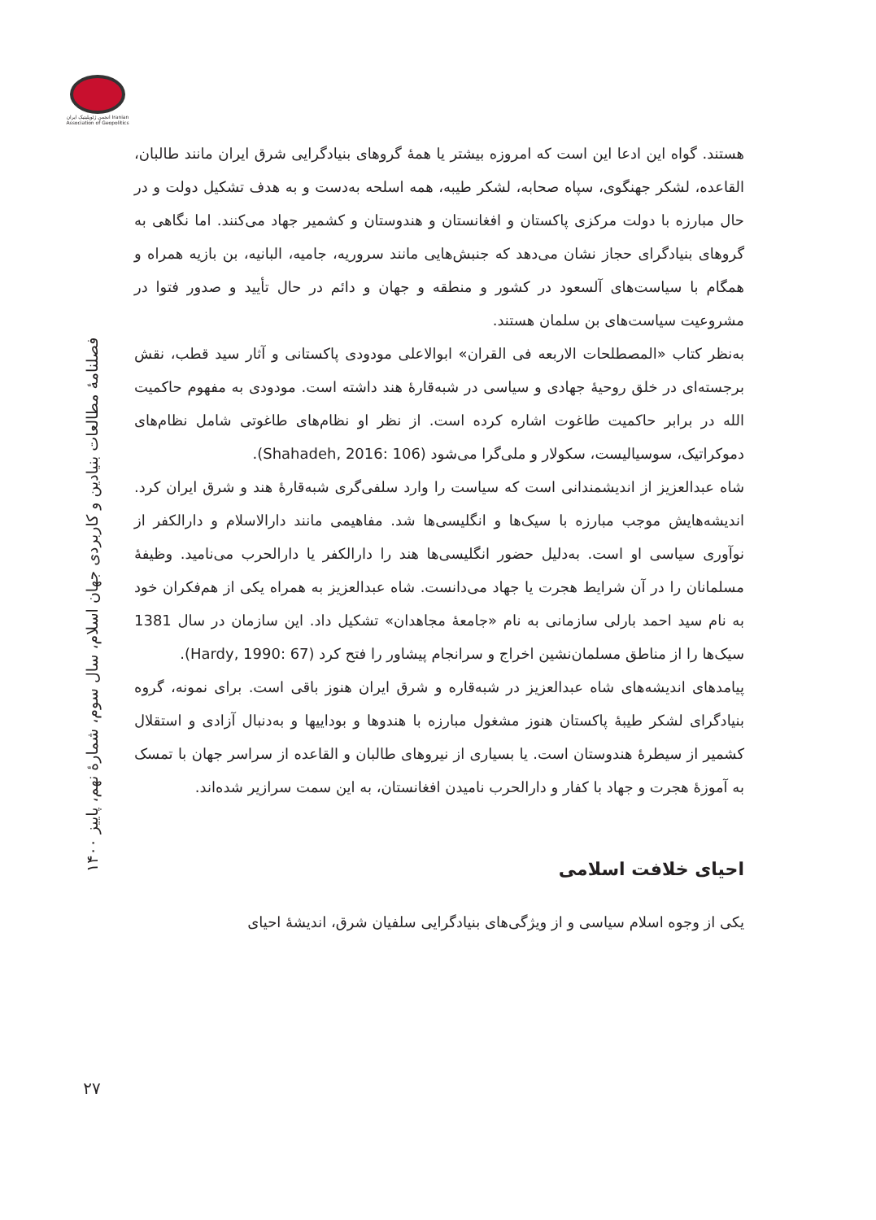انجمن ژئوپلیتیک ایران Iranian Association of Geopolitics
فصلنامۀ مطالعات بنیادین و کاربردی جهان اسلام، سال سوم، شمارۀ نهم، پاییز ۱۴۰۰
۲۷
هستند. گواه این ادعا این است که امروزه بیشتر یا همۀ گروهای بنیادگرایی شرق ایران مانند طالبان، القاعده، لشکر جهنگوی، سپاه صحابه، لشکر طیبه، همه اسلحه به‌دست و به هدف تشکیل دولت و در حال مبارزه با دولت مرکزی پاکستان و افغانستان و هندوستان و کشمیر جهاد می‌کنند. اما نگاهی به گروهای بنیادگرای حجاز نشان می‌دهد که جنبش‌هایی مانند سروریه، جامیه، البانیه، بن بازیه همراه و همگام با سیاست‌های آلسعود در کشور و منطقه و جهان و دائم در حال تأیید و صدور فتوا در مشروعیت سیاست‌های بن سلمان هستند.
به‌نظر کتاب «المصطلحات الاربعه فی القران» ابوالاعلی مودودی پاکستانی و آثار سید قطب، نقش برجسته‌ای در خلق روحیۀ جهادی و سیاسی در شبه‌قارۀ هند داشته است. مودودی به مفهوم حاکمیت الله در برابر حاکمیت طاغوت اشاره کرده است. از نظر او نظام‌های طاغوتی شامل نظام‌های دموکراتیک، سوسیالیست، سکولار و ملی‌گرا می‌شود (Shahadeh, 2016: 106).
شاه عبدالعزیز از اندیشمندانی است که سیاست را وارد سلفی‌گری شبه‌قارۀ هند و شرق ایران کرد. اندیشه‌هایش موجب مبارزه با سیک‌ها و انگلیسی‌ها شد. مفاهیمی مانند دارالاسلام و دارالکفر از نوآوری سیاسی او است. به‌دلیل حضور انگلیسی‌ها هند را دارالکفر یا دارالحرب می‌نامید. وظیفۀ مسلمانان را در آن شرایط هجرت یا جهاد می‌دانست. شاه عبدالعزیز به همراه یکی از هم‌فکران خود به نام سید احمد بارلی سازمانی به نام «جامعۀ مجاهدان» تشکیل داد. این سازمان در سال 1381 سیک‌ها را از مناطق مسلمان‌نشین اخراج و سرانجام پیشاور را فتح کرد (Hardy, 1990: 67).
پیامدهای اندیشه‌های شاه عبدالعزیز در شبه‌قاره و شرق ایران هنوز باقی است. برای نمونه، گروه بنیادگرای لشکر طیبۀ پاکستان هنوز مشغول مبارزه با هندوها و بوداییها و به‌دنبال آزادی و استقلال کشمیر از سیطرۀ هندوستان است. یا بسیاری از نیروهای طالبان و القاعده از سراسر جهان با تمسک به آموزۀ هجرت و جهاد با کفار و دارالحرب نامیدن افغانستان، به این سمت سرازیر شده‌اند.
احیای خلافت اسلامی
یکی از وجوه اسلام سیاسی و از ویژگی‌های بنیادگرایی سلفیان شرق، اندیشۀ احیای